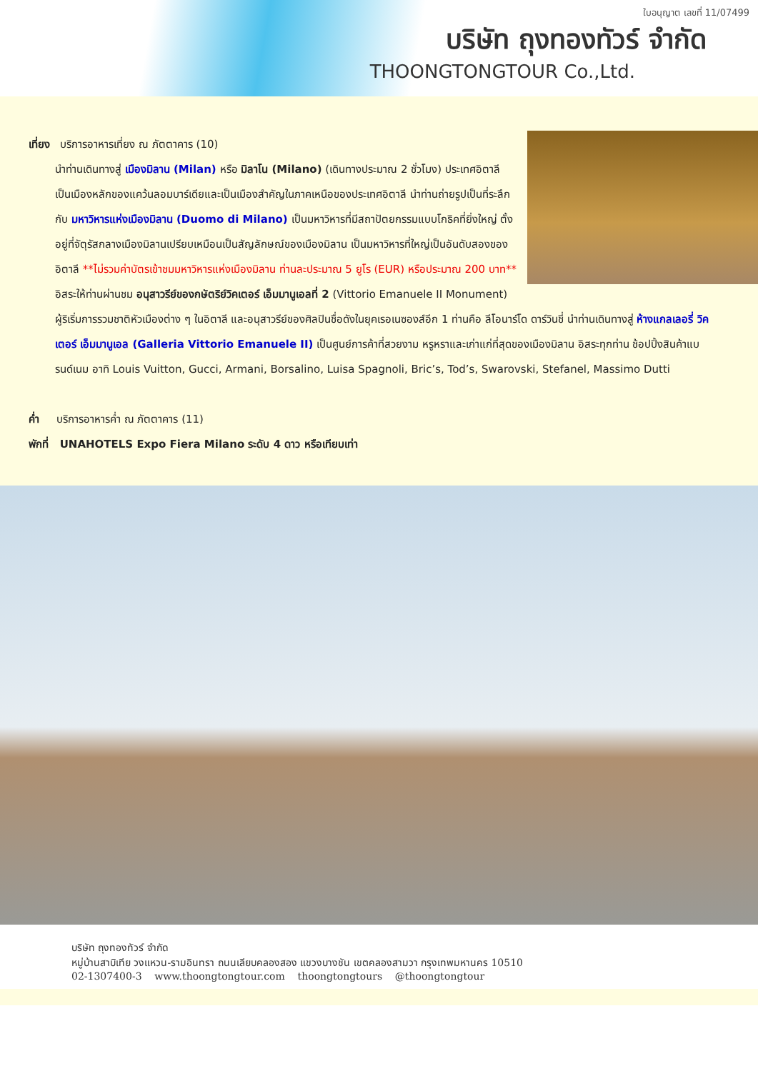ใบอนุญาต เลขที่ 11/07499
บริษัท ถุงทองทัวร์ จำกัด
THOONGTONGTOUR Co.,Ltd.
เที่ยง บริการอาหารเที่ยง ณ ภัตตาคาร (10)
นำท่านเดินทางสู่ เมืองมิลาน (Milan) หรือ มิลาโน (Milano) (เดินทางประมาณ 2 ชั่วโมง) ประเทศอิตาลี เป็นเมืองหลักของแคว้นลอมบาร์เดียและเป็นเมืองสำคัญในภาคเหนือของประเทศอิตาลี นำท่านถ่ายรูปเป็นที่ระลึกกับ มหาวิหารแห่งเมืองมิลาน (Duomo di Milano) เป็นมหาวิหารที่มีสถาปัตยกรรมแบบโกธิคที่ยิ่งใหญ่ ตั้งอยู่ที่จัตุรัสกลางเมืองมิลานเปรียบเหมือนเป็นสัญลักษณ์ของเมืองมิลาน เป็นมหาวิหารที่ใหญ่เป็นอันดับสองของอิตาลี **ไม่รวมค่าบัตรเข้าชมมหาวิหารแห่งเมืองมิลาน ท่านละประมาณ 5 ยูโร (EUR) หรือประมาณ 200 บาท**
อิสระให้ท่านผ่านชม อนุสาวรีย์ของกษัตริย์วิคเตอร์ เอ็มมานูเอลที่ 2 (Vittorio Emanuele II Monument) ผู้ริเริ่มการรวมชาติหัวเมืองต่าง ๆ ในอิตาลี และอนุสาวรีย์ของศิลปินชื่อดังในยุคเรอเนซองส์อีก 1 ท่านคือ ลีโอนาร์โด ดาร์วินชี่ นำท่านเดินทางสู่ ห้างแกลเลอรี่ วิคเตอร์ เอ็มมานูเอล (Galleria Vittorio Emanuele II) เป็นศูนย์การค้าที่สวยงาม หรูหราและเก่าแก่ที่สุดของเมืองมิลาน อิสระทุกท่าน ช้อปปิ้งสินค้าแบรนด์เนม อาทิ Louis Vuitton, Gucci, Armani, Borsalino, Luisa Spagnoli, Bric’s, Tod’s, Swarovski, Stefanel, Massimo Dutti
ค่ำ บริการอาหารค่ำ ณ ภัตตาคาร (11)
พักที่ UNAHOTELS Expo Fiera Milano ระดับ 4 ดาว หรือเทียบเท่า
บริษัท ถุงทองทัวร์ จำกัด
หมู่บ้านสาบิเทีย วงแหวน-รามอินทรา ถนนเลียบคลองสอง แขวงบางชัน เขตคลองสามวา กรุงเทพมหานคร 10510
02-1307400-3 www.thoongtongtour.com thoongtongtours @thoongtongtour